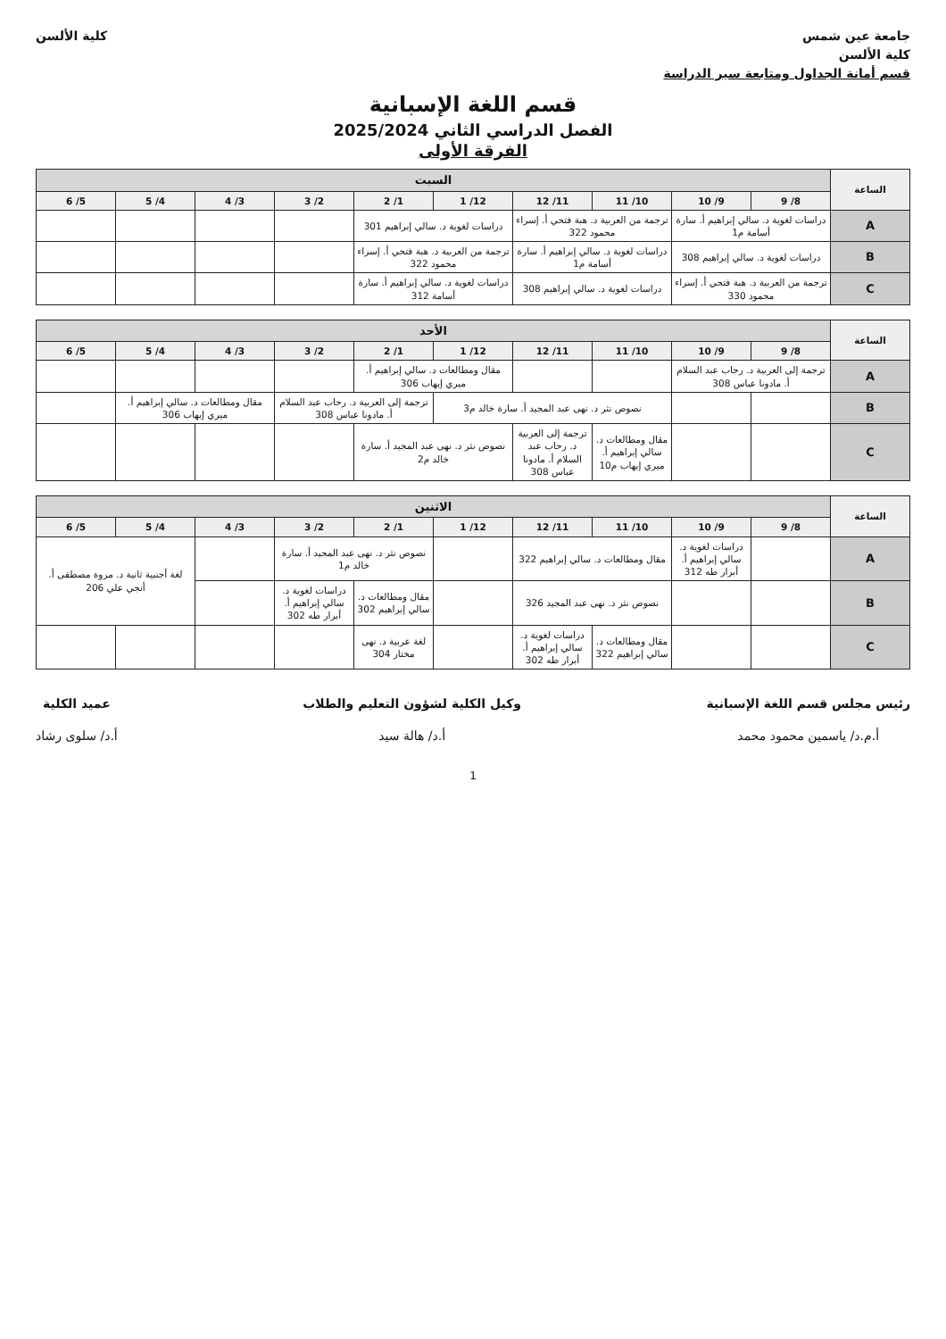جامعة عين شمس
كلية الألسن
قسم أمانة الجداول ومتابعة سير الدراسة
كلية الألسن
قسم اللغة الإسبانية
الفصل الدراسي الثاني 2025/2024
الفرقة الأولى
| الساعة | السبت | | | | | | | | | |
| --- | --- | --- | --- | --- | --- | --- | --- | --- | --- | --- |
| | 8/ 9 | 9/ 10 | 10/ 11 | 11/ 12 | 12/ 1 | 1/ 2 | 2/ 3 | 3/ 4 | 4/ 5 | 5/ 6 |
| A | دراسات لغوية د. سالي إبراهيم أ. سارة أسامة م1 | | ترجمة من العربية د. هبة فتحي أ. إسراء محمود 322 | | دراسات لغوية د. سالي إبراهيم 301 | | | | | |
| B | دراسات لغوية د. سالي إبراهيم 308 | | دراسات لغوية د. سالي إبراهيم أ. سارة أسامة م1 | | ترجمة من العربية د. هبة فتحي أ. إسراء محمود 322 | | | | | |
| C | ترجمة من العربية د. هبة فتحي أ. إسراء محمود 330 | | دراسات لغوية د. سالي إبراهيم 308 | | دراسات لغوية د. سالي إبراهيم أ. سارة أسامة 312 | | | | | |
| الساعة | الأحد | | | | | | | | | |
| --- | --- | --- | --- | --- | --- | --- | --- | --- | --- | --- |
| | 8/ 9 | 9/ 10 | 10/ 11 | 11/ 12 | 12/ 1 | 1/ 2 | 2/ 3 | 3/ 4 | 4/ 5 | 5/ 6 |
| A | ترجمة إلى العربية د. رحاب عبد السلام أ. مادونا عباس 308 | | | | مقال ومطالعات د. سالي إبراهيم أ. ميري إيهاب 306 | | | | | |
| B | | | نصوص نثر د. نهى عبد المجيد أ. سارة خالد م3 | | | ترجمة إلى العربية د. رحاب عبد السلام أ. مادونا عباس 308 | | مقال ومطالعات د. سالي إبراهيم أ. ميري إيهاب 306 | | |
| C | | | مقال ومطالعات د. سالي إبراهيم أ. ميري إيهاب م10 | ترجمة إلى العربية د. رحاب عبد السلام أ. مادونا عباس 308 | نصوص نثر د. نهى عبد المجيد أ. سارة خالد م2 | | | | | |
| الساعة | الاثنين | | | | | | | | | |
| --- | --- | --- | --- | --- | --- | --- | --- | --- | --- | --- |
| | 8/ 9 | 9/ 10 | 10/ 11 | 11/ 12 | 12/ 1 | 1/ 2 | 2/ 3 | 3/ 4 | 4/ 5 | 5/ 6 |
| A | | دراسات لغوية د. سالي إبراهيم أ. أبرار طه 312 | مقال ومطالعات د. سالي إبراهيم 322 | | | نصوص نثر د. نهى عبد المجيد أ. سارة خالد م1 | | | لغة أجنبية ثانية د. مروة مصطفى أ. أنجي علي 206 | |
| B | | | نصوص نثر د. نهى عبد المجيد 326 | | | مقال ومطالعات د. سالي إبراهيم 302 | دراسات لغوية د. سالي إبراهيم أ. أبرار طه 302 | | | |
| C | | | مقال ومطالعات د. سالي إبراهيم 322 | دراسات لغوية د. سالي إبراهيم أ. أبرار طه 302 | | لغة عربية د. نهى مختار 304 | | | | |
رئيس مجلس قسم اللغة الإسبانية
أ.م.د/ ياسمين محمود محمد
وكيل الكلية لشؤون التعليم والطلاب
أ.د/ هالة سيد
عميد الكلية
أ.د/ سلوى رشاد
1